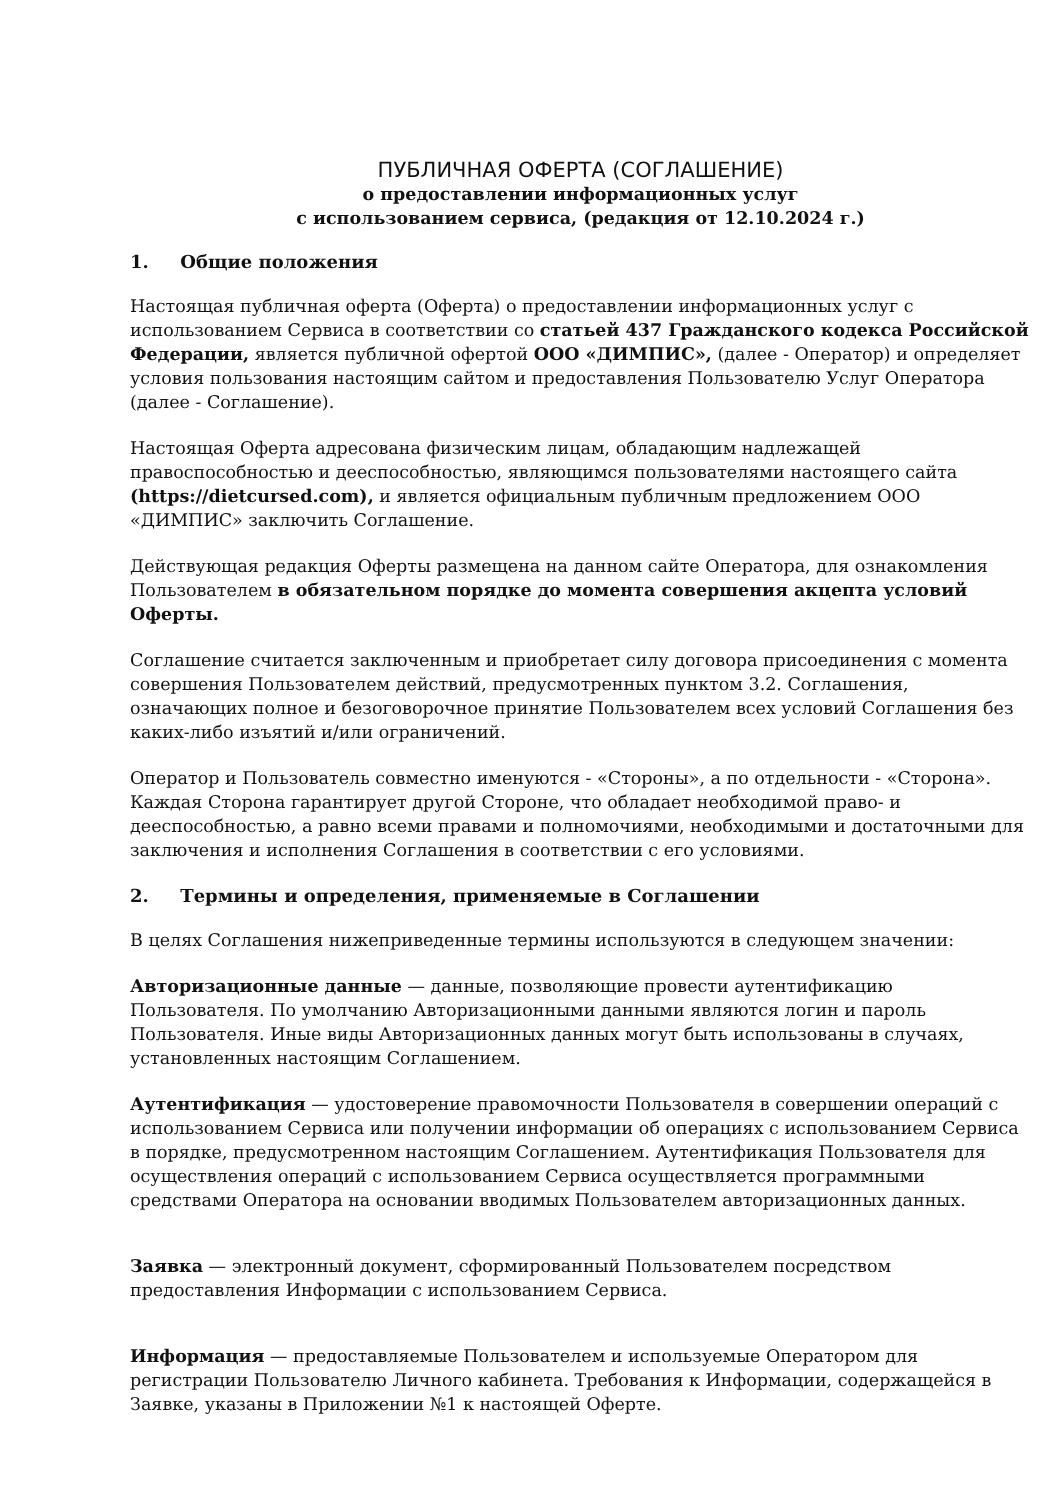ПУБЛИЧНАЯ ОФЕРТА (СОГЛАШЕНИЕ)
о предоставлении информационных услуг
с использованием сервиса, (редакция от 12.10.2024 г.)
1. Общие положения
Настоящая публичная оферта (Оферта) о предоставлении информационных услуг с использованием Сервиса в соответствии со статьей 437 Гражданского кодекса Российской Федерации, является публичной офертой ООО «ДИМПИС», (далее - Оператор) и определяет условия пользования настоящим сайтом и предоставления Пользователю Услуг Оператора (далее - Соглашение).
Настоящая Оферта адресована физическим лицам, обладающим надлежащей правоспособностью и дееспособностью, являющимся пользователями настоящего сайта (https://dietcursed.com), и является официальным публичным предложением ООО «ДИМПИС» заключить Соглашение.
Действующая редакция Оферты размещена на данном сайте Оператора, для ознакомления Пользователем в обязательном порядке до момента совершения акцепта условий Оферты.
Соглашение считается заключенным и приобретает силу договора присоединения с момента совершения Пользователем действий, предусмотренных пунктом 3.2. Соглашения, означающих полное и безоговорочное принятие Пользователем всех условий Соглашения без каких-либо изъятий и/или ограничений.
Оператор и Пользователь совместно именуются - «Стороны», а по отдельности - «Сторона». Каждая Сторона гарантирует другой Стороне, что обладает необходимой право- и дееспособностью, а равно всеми правами и полномочиями, необходимыми и достаточными для заключения и исполнения Соглашения в соответствии с его условиями.
2. Термины и определения, применяемые в Соглашении
В целях Соглашения нижеприведенные термины используются в следующем значении:
Авторизационные данные — данные, позволяющие провести аутентификацию Пользователя. По умолчанию Авторизационными данными являются логин и пароль Пользователя. Иные виды Авторизационных данных могут быть использованы в случаях, установленных настоящим Соглашением.
Аутентификация — удостоверение правомочности Пользователя в совершении операций с использованием Сервиса или получении информации об операциях с использованием Сервиса в порядке, предусмотренном настоящим Соглашением. Аутентификация Пользователя для осуществления операций с использованием Сервиса осуществляется программными средствами Оператора на основании вводимых Пользователем авторизационных данных.
Заявка — электронный документ, сформированный Пользователем посредством предоставления Информации с использованием Сервиса.
Информация — предоставляемые Пользователем и используемые Оператором для регистрации Пользователю Личного кабинета. Требования к Информации, содержащейся в Заявке, указаны в Приложении №1 к настоящей Оферте.